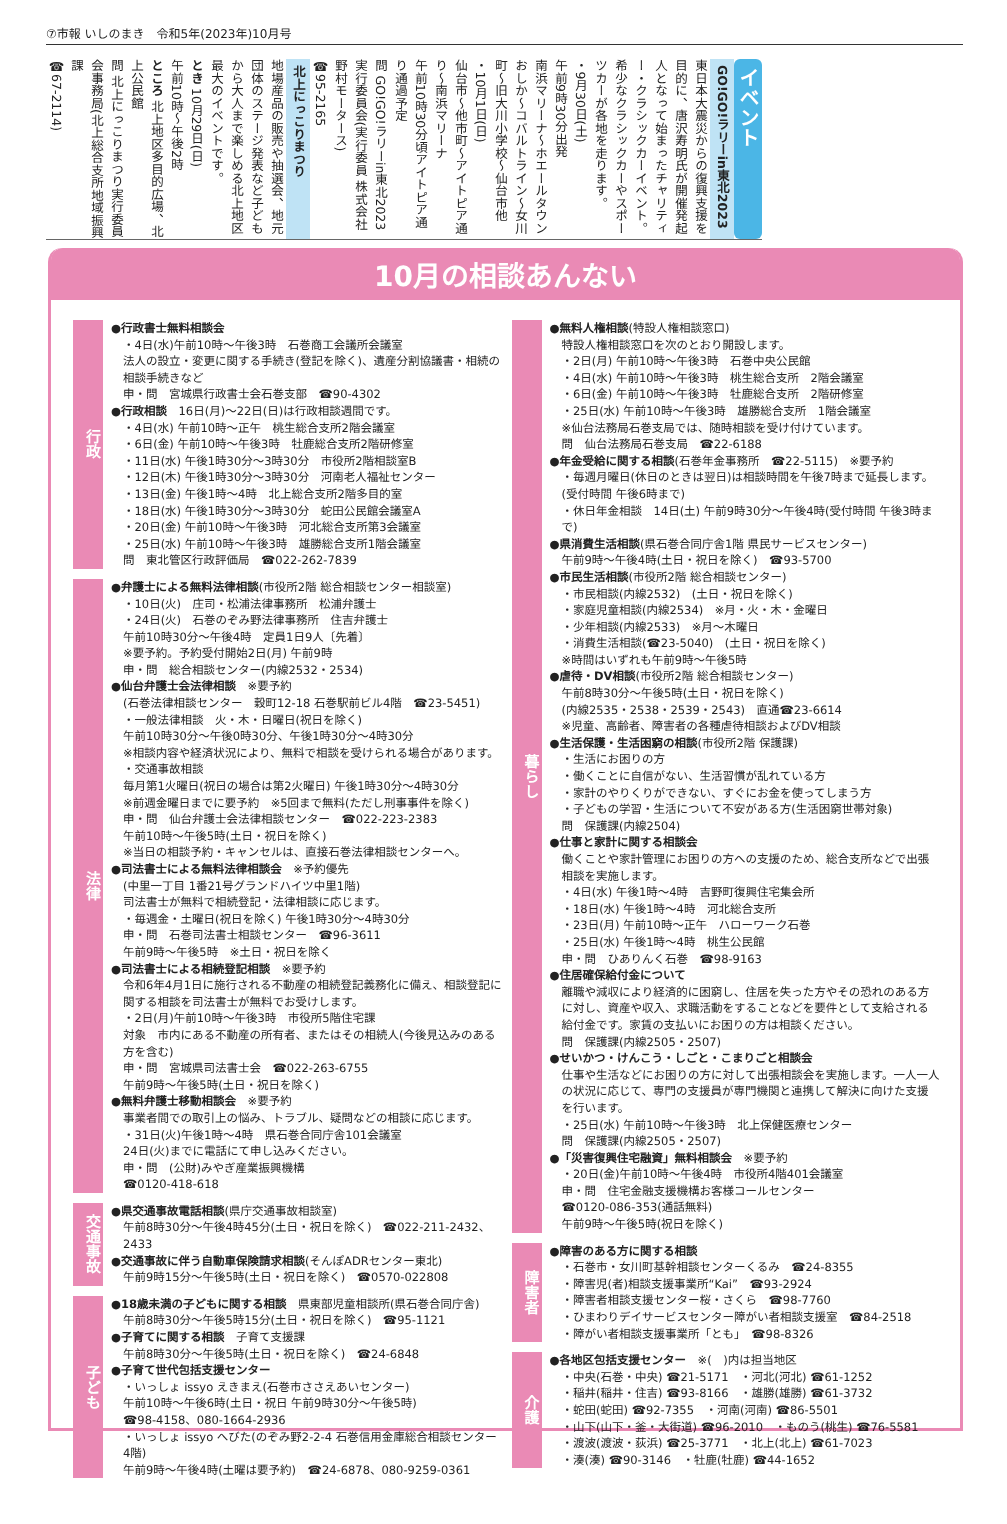⑦市報 いしのまき　令和5年(2023年)10月号
イベント
GO!GO!ラリーin東北2023
東日本大震災からの復興支援を目的に、唐沢寿明氏が開催発起人となって始まったチャリティー・クラシックカーイベント。希少なクラシックカーやスポーツカーが各地を走ります。
・9月30日(土)
午前9時30分出発
南浜マリーナ～ホエールタウンおしか～コバルトライン～女川町～旧大川小学校～仙台市他
・10月1日(日)
仙台市～他市町～アイトピア通り～南浜マリーナ
午前10時30分頃アイトピア通り通過予定
問 GO!GO!ラリーin東北2023実行委員会(実行委員 株式会社野村モータース)
☎95-2165
北上にっこりまつり
地場産品の販売や抽選会、地元団体のステージ発表など子どもから大人まで楽しめる北上地区最大のイベントです。
とき 10月29日(日)
午前10時～午後2時
ところ 北上地区多目的広場、北上公民館
問 北上にっこりまつり実行委員会事務局(北上総合支所地域振興課
☎67-2114)
10月の相談あんない
行政
●行政書士無料相談会
・4日(水)午前10時～午後3時　石巻商工会議所会議室
法人の設立・変更に関する手続き(登記を除く)、遺産分割協議書・相続の相談手続きなど
申・問　宮城県行政書士会石巻支部　☎90-4302
●行政相談　16日(月)～22日(日)は行政相談週間です。
・4日(水) 午前10時～正午　桃生総合支所2階会議室
・6日(金) 午前10時～午後3時　牡鹿総合支所2階研修室
・11日(水) 午後1時30分～3時30分　市役所2階相談室B
・12日(木) 午後1時30分～3時30分　河南老人福祉センター
・13日(金) 午後1時～4時　北上総合支所2階多目的室
・18日(水) 午後1時30分～3時30分　蛇田公民館会議室A
・20日(金) 午前10時～午後3時　河北総合支所第3会議室
・25日(水) 午前10時～午後3時　雄勝総合支所1階会議室
問　東北管区行政評価局　☎022-262-7839
法律
●弁護士による無料法律相談(市役所2階 総合相談センター相談室)
・10日(火)　庄司・松浦法律事務所　松浦弁護士
・24日(火)　石巻のぞみ野法律事務所　住吉弁護士
午前10時30分～午後4時　定員1日9人〔先着〕
※要予約。予約受付開始2日(月) 午前9時
申・問　総合相談センター(内線2532・2534)
●仙台弁護士会法律相談　※要予約
(石巻法律相談センター　穀町12-18 石巻駅前ビル4階　☎23-5451)
・一般法律相談　火・木・日曜日(祝日を除く)
午前10時30分～午後0時30分、午後1時30分～4時30分
※相談内容や経済状況により、無料で相談を受けられる場合があります。
・交通事故相談
毎月第1火曜日(祝日の場合は第2火曜日) 午後1時30分～4時30分
※前週金曜日までに要予約　※5回まで無料(ただし刑事事件を除く)
申・問　仙台弁護士会法律相談センター　☎022-223-2383
午前10時～午後5時(土日・祝日を除く)
※当日の相談予約・キャンセルは、直接石巻法律相談センターへ。
●司法書士による無料法律相談会　※予約優先
(中里一丁目 1番21号グランドハイツ中里1階)
司法書士が無料で相続登記・法律相談に応じます。
・毎週金・土曜日(祝日を除く) 午後1時30分～4時30分
申・問　石巻司法書士相談センター　☎96-3611
午前9時～午後5時　※土日・祝日を除く
●司法書士による相続登記相談　※要予約
令和6年4月1日に施行される不動産の相続登記義務化に備え、相談登記に関する相談を司法書士が無料でお受けします。
・2日(月)午前10時～午後3時　市役所5階住宅課
対象　市内にある不動産の所有者、またはその相続人(今後見込みのある方を含む)
申・問　宮城県司法書士会　☎022-263-6755
午前9時～午後5時(土日・祝日を除く)
●無料弁護士移動相談会　※要予約
事業者間での取引上の悩み、トラブル、疑問などの相談に応じます。
・31日(火)午後1時～4時　県石巻合同庁舎101会議室
24日(火)までに電話にて申し込みください。
申・問　(公財)みやぎ産業振興機構
☎0120-418-618
交通事故
●県交通事故電話相談(県庁交通事故相談室)
午前8時30分～午後4時45分(土日・祝日を除く)　☎022-211-2432、2433
●交通事故に伴う自動車保険請求相談(そんぽADRセンター東北)
午前9時15分～午後5時(土日・祝日を除く)　☎0570-022808
子ども
●18歳未満の子どもに関する相談　県東部児童相談所(県石巻合同庁舎)
午前8時30分～午後5時15分(土日・祝日を除く)　☎95-1121
●子育てに関する相談　子育て支援課
午前8時30分～午後5時(土日・祝日を除く)　☎24-6848
●子育て世代包括支援センター
・いっしょ issyo えきまえ(石巻市ささえあいセンター)
午前10時～午後6時(土日・祝日 午前9時30分～午後5時)
☎98-4158、080-1664-2936
・いっしょ issyo へびた(のぞみ野2-2-4 石巻信用金庫総合相談センター4階)
午前9時～午後4時(土曜は要予約)　☎24-6878、080-9259-0361
暮らし
●無料人権相談(特設人権相談窓口)
特設人権相談窓口を次のとおり開設します。
・2日(月) 午前10時～午後3時　石巻中央公民館
・4日(水) 午前10時～午後3時　桃生総合支所　2階会議室
・6日(金) 午前10時～午後3時　牡鹿総合支所　2階研修室
・25日(水) 午前10時～午後3時　雄勝総合支所　1階会議室
※仙台法務局石巻支局では、随時相談を受け付けています。
問　仙台法務局石巻支局　☎22-6188
●年金受給に関する相談(石巻年金事務所　☎22-5115)　※要予約
・毎週月曜日(休日のときは翌日)は相談時間を午後7時まで延長します。(受付時間 午後6時まで)
・休日年金相談　14日(土) 午前9時30分～午後4時(受付時間 午後3時まで)
●県消費生活相談(県石巻合同庁舎1階 県民サービスセンター)
午前9時～午後4時(土日・祝日を除く)　☎93-5700
●市民生活相談(市役所2階 総合相談センター)
・市民相談(内線2532)　(土日・祝日を除く)
・家庭児童相談(内線2534)　※月・火・木・金曜日
・少年相談(内線2533)　※月～木曜日
・消費生活相談(☎23-5040)　(土日・祝日を除く)
※時間はいずれも午前9時～午後5時
●虐待・DV相談(市役所2階 総合相談センター)
午前8時30分～午後5時(土日・祝日を除く)
(内線2535・2538・2539・2543)　直通☎23-6614
※児童、高齢者、障害者の各種虐待相談およびDV相談
●生活保護・生活困窮の相談(市役所2階 保護課)
・生活にお困りの方
・働くことに自信がない、生活習慣が乱れている方
・家計のやりくりができない、すぐにお金を使ってしまう方
・子どもの学習・生活について不安がある方(生活困窮世帯対象)
問　保護課(内線2504)
●仕事と家計に関する相談会
働くことや家計管理にお困りの方への支援のため、総合支所などで出張相談を実施します。
・4日(水) 午後1時～4時　吉野町復興住宅集会所
・18日(水) 午後1時～4時　河北総合支所
・23日(月) 午前10時～正午　ハローワーク石巻
・25日(水) 午後1時～4時　桃生公民館
申・問　ひありんく石巻　☎98-9163
●住居確保給付金について
離職や減収により経済的に困窮し、住居を失った方やその恐れのある方に対し、資産や収入、求職活動をすることなどを要件として支給される給付金です。家賃の支払いにお困りの方は相談ください。
問　保護課(内線2505・2507)
●せいかつ・けんこう・しごと・こまりごと相談会
仕事や生活などにお困りの方に対して出張相談会を実施します。一人一人の状況に応じて、専門の支援員が専門機関と連携して解決に向けた支援を行います。
・25日(水) 午前10時～午後3時　北上保健医療センター
問　保護課(内線2505・2507)
●「災害復興住宅融資」無料相談会　※要予約
・20日(金)午前10時～午後4時　市役所4階401会議室
申・問　住宅金融支援機構お客様コールセンター
☎0120-086-353(通話無料)
午前9時～午後5時(祝日を除く)
障害者
●障害のある方に関する相談
・石巻市・女川町基幹相談センターくるみ　☎24-8355
・障害児(者)相談支援事業所“Kai”　☎93-2924
・障害者相談支援センター桜・さくら　☎98-7760
・ひまわりデイサービスセンター障がい者相談支援室　☎84-2518
・障がい者相談支援事業所「とも」　☎98-8326
介護
●各地区包括支援センター　※(　)内は担当地区
・中央(石巻・中央) ☎21-5171　・河北(河北) ☎61-1252
・稲井(稲井・住吉) ☎93-8166　・雄勝(雄勝) ☎61-3732
・蛇田(蛇田) ☎92-7355　・河南(河南) ☎86-5501
・山下(山下・釜・大街道) ☎96-2010　・ものう(桃生) ☎76-5581
・渡波(渡波・荻浜) ☎25-3771　・北上(北上) ☎61-7023
・湊(湊) ☎90-3146　・牡鹿(牡鹿) ☎44-1652